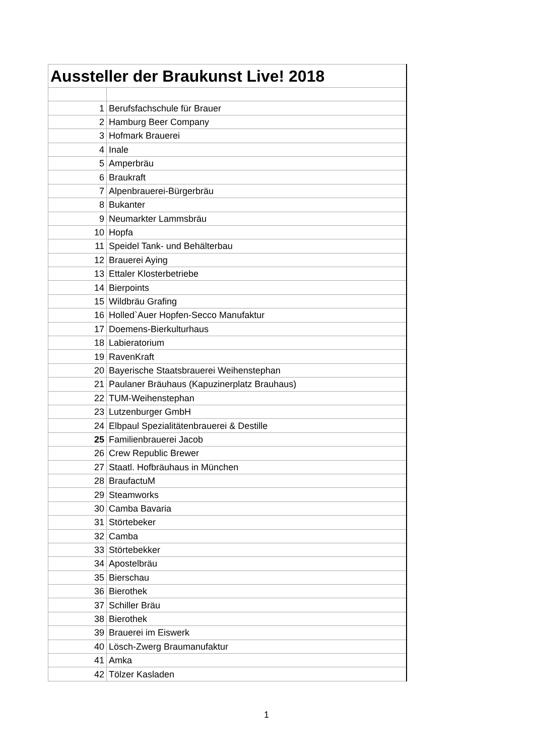| Aussteller der Braukunst Live! 2018 | |
| --- | --- |
| 1 | Berufsfachschule für Brauer |
| 2 | Hamburg Beer Company |
| 3 | Hofmark Brauerei |
| 4 | Inale |
| 5 | Amperbräu |
| 6 | Braukraft |
| 7 | Alpenbrauerei-Bürgerbräu |
| 8 | Bukanter |
| 9 | Neumarkter Lammsbräu |
| 10 | Hopfa |
| 11 | Speidel Tank- und Behälterbau |
| 12 | Brauerei Aying |
| 13 | Ettaler Klosterbetriebe |
| 14 | Bierpoints |
| 15 | Wildbräu Grafing |
| 16 | Holled`Auer Hopfen-Secco Manufaktur |
| 17 | Doemens-Bierkulturhaus |
| 18 | Labieratorium |
| 19 | RavenKraft |
| 20 | Bayerische Staatsbrauerei Weihenstephan |
| 21 | Paulaner Bräuhaus (Kapuzinerplatz Brauhaus) |
| 22 | TUM-Weihenstephan |
| 23 | Lutzenburger GmbH |
| 24 | Elbpaul Spezialitätenbrauerei & Destille |
| 25 | Familienbrauerei Jacob |
| 26 | Crew Republic Brewer |
| 27 | Staatl. Hofbräuhaus in München |
| 28 | BraufactuM |
| 29 | Steamworks |
| 30 | Camba Bavaria |
| 31 | Störtebeker |
| 32 | Camba |
| 33 | Störtebekker |
| 34 | Apostelbräu |
| 35 | Bierschau |
| 36 | Bierothek |
| 37 | Schiller Bräu |
| 38 | Bierothek |
| 39 | Brauerei im Eiswerk |
| 40 | Lösch-Zwerg Braumanufaktur |
| 41 | Amka |
| 42 | Tölzer Kasladen |
1